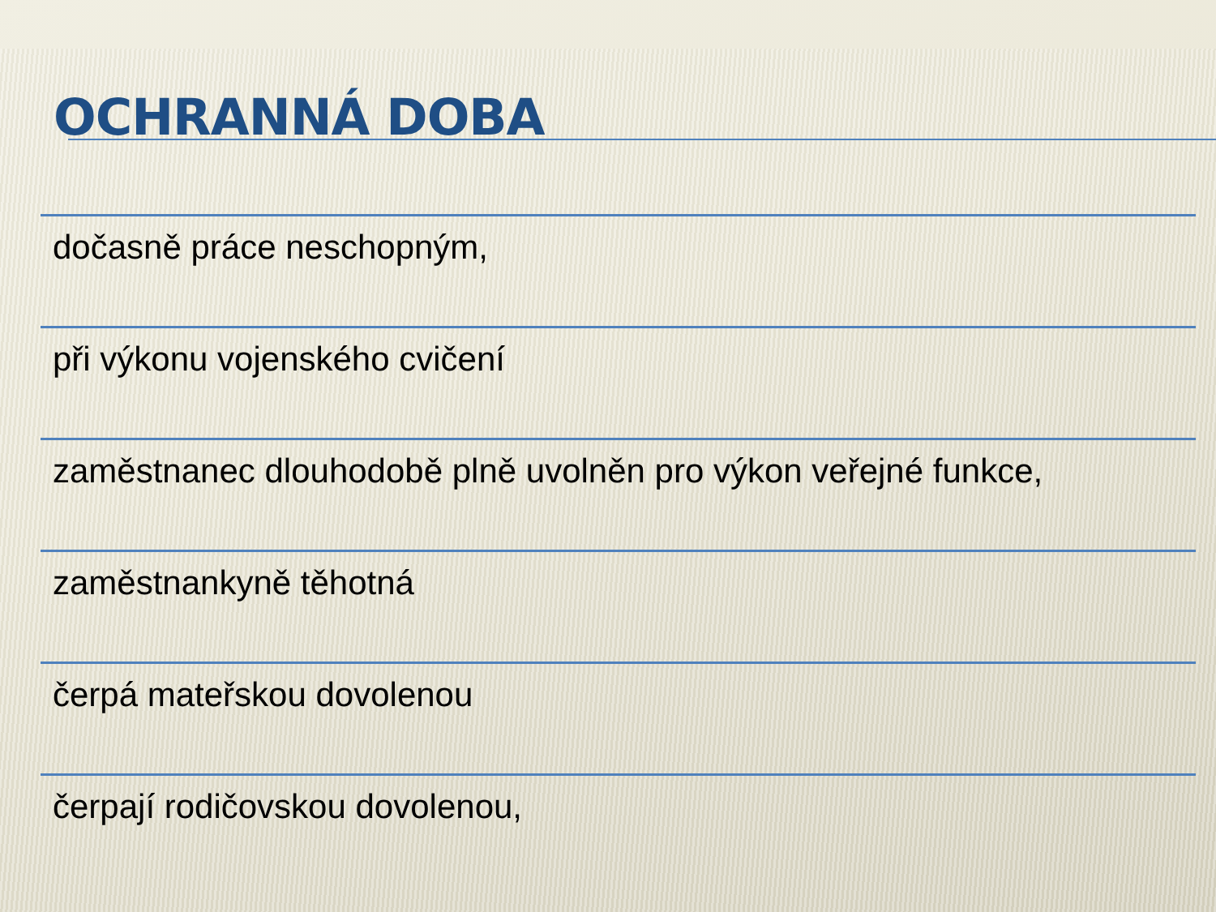OCHRANNÁ DOBA
dočasně práce neschopným,
při výkonu vojenského cvičení
zaměstnanec dlouhodobě plně uvolněn pro výkon veřejné funkce,
zaměstnankyně těhotná
čerpá mateřskou dovolenou
čerpají rodičovskou dovolenou,